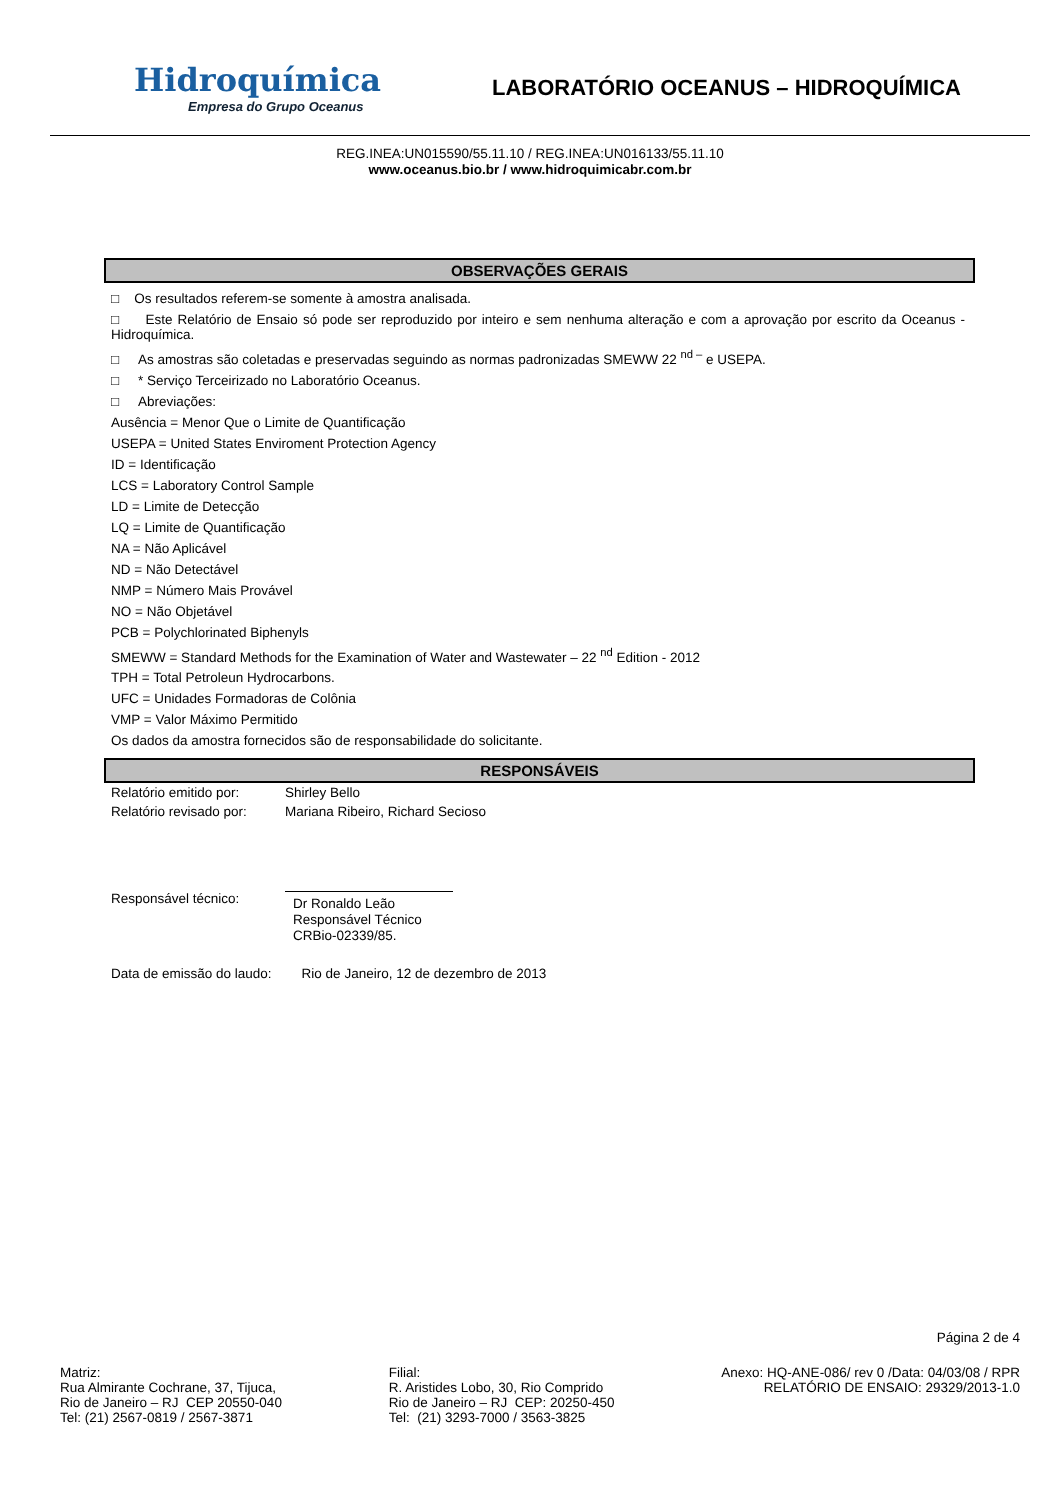Hidroquímica
Empresa do Grupo Oceanus
LABORATÓRIO OCEANUS – HIDROQUÍMICA
REG.INEA:UN015590/55.11.10 / REG.INEA:UN016133/55.11.10
www.oceanus.bio.br / www.hidroquimicabr.com.br
OBSERVAÇÕES GERAIS
□ Os resultados referem-se somente à amostra analisada.
□ Este Relatório de Ensaio só pode ser reproduzido por inteiro e sem nenhuma alteração e com a aprovação por escrito da Oceanus - Hidroquímica.
□ As amostras são coletadas e preservadas seguindo as normas padronizadas SMEWW 22 <sup>nd –</sup> e USEPA.
□ * Serviço Terceirizado no Laboratório Oceanus.
□ Abreviações:
Ausência = Menor Que o Limite de Quantificação
USEPA = United States Enviroment Protection Agency
ID = Identificação
LCS = Laboratory Control Sample
LD = Limite de Detecção
LQ = Limite de Quantificação
NA = Não Aplicável
ND = Não Detectável
NMP = Número Mais Provável
NO = Não Objetável
PCB = Polychlorinated Biphenyls
SMEWW = Standard Methods for the Examination of Water and Wastewater – 22 <sup>nd</sup> Edition - 2012
TPH = Total Petroleun Hydrocarbons.
UFC = Unidades Formadoras de Colônia
VMP = Valor Máximo Permitido
Os dados da amostra fornecidos são de responsabilidade do solicitante.
RESPONSÁVEIS
| Relatório emitido por: | Shirley Bello |
| Relatório revisado por: | Mariana Ribeiro, Richard Secioso |
| Responsável técnico: | Dr Ronaldo Leão Responsável Técnico CRBio-02339/85. |
Data de emissão do laudo: Rio de Janeiro, 12 de dezembro de 2013
Página 2 de 4
Matriz:
Rua Almirante Cochrane, 37, Tijuca,
Rio de Janeiro – RJ CEP 20550-040
Tel: (21) 2567-0819 / 2567-3871
Filial:
R. Aristides Lobo, 30, Rio Comprido
Rio de Janeiro – RJ CEP: 20250-450
Tel: (21) 3293-7000 / 3563-3825
Anexo: HQ-ANE-086/ rev 0 /Data: 04/03/08 / RPR
RELATÓRIO DE ENSAIO: 29329/2013-1.0